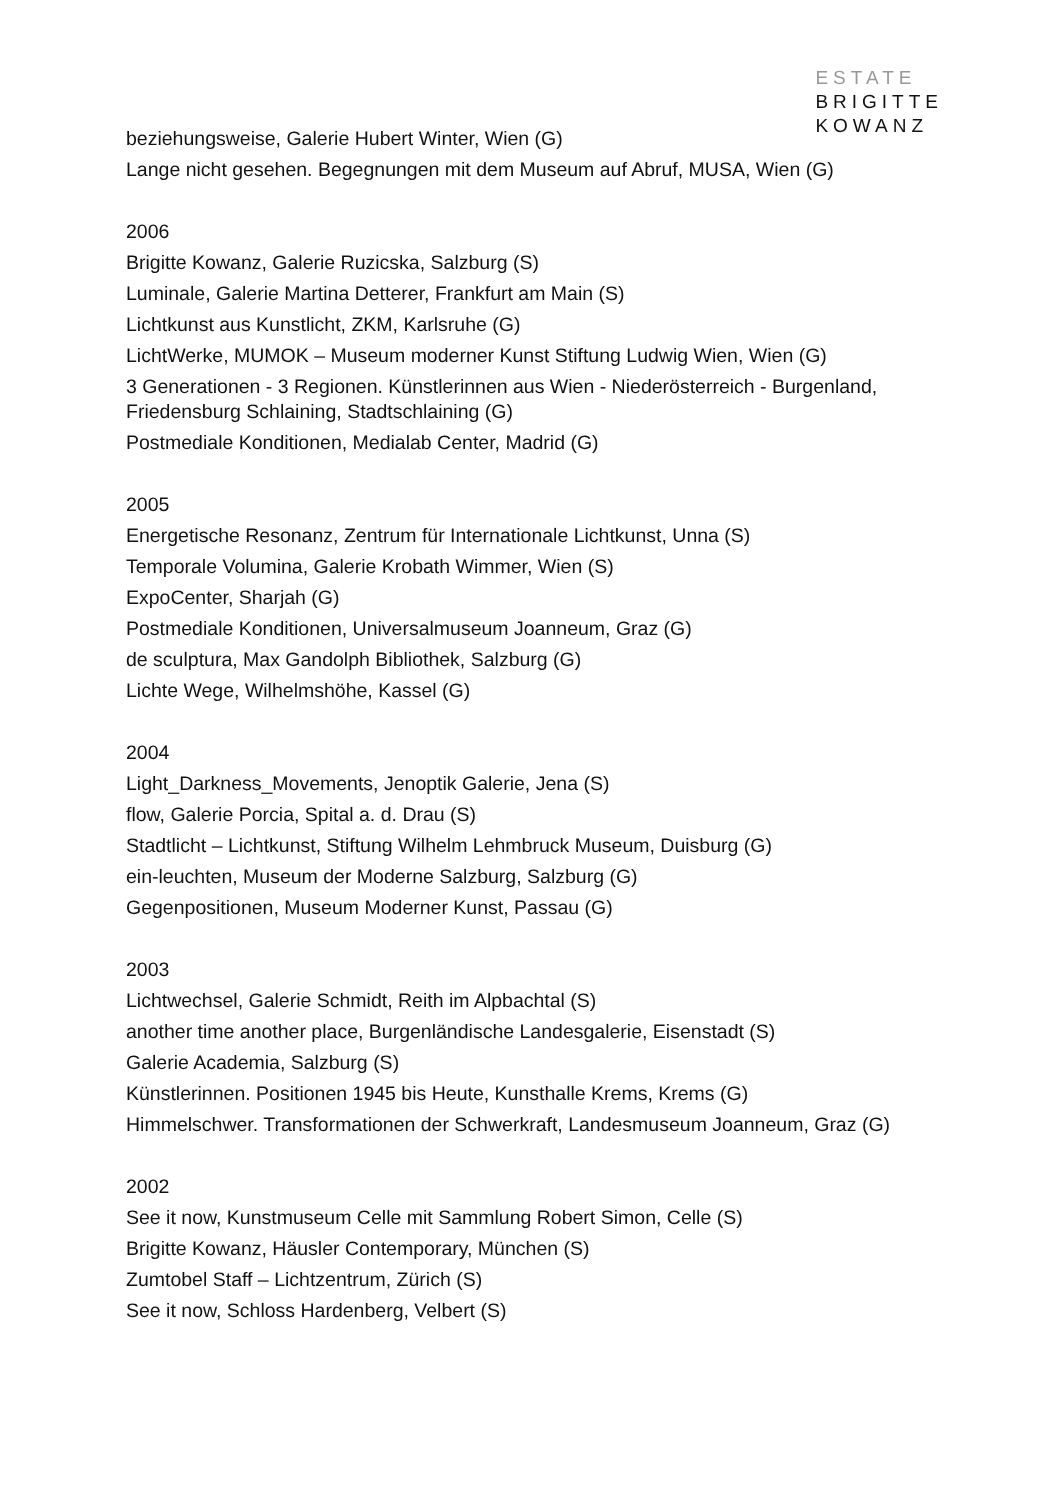ESTATE
BRIGITTE
KOWANZ
beziehungsweise, Galerie Hubert Winter, Wien (G)
Lange nicht gesehen. Begegnungen mit dem Museum auf Abruf, MUSA, Wien (G)
2006
Brigitte Kowanz, Galerie Ruzicska, Salzburg (S)
Luminale, Galerie Martina Detterer, Frankfurt am Main (S)
Lichtkunst aus Kunstlicht, ZKM, Karlsruhe (G)
LichtWerke, MUMOK – Museum moderner Kunst Stiftung Ludwig Wien, Wien (G)
3 Generationen - 3 Regionen. Künstlerinnen aus Wien - Niederösterreich - Burgenland, Friedensburg Schlaining, Stadtschlaining (G)
Postmediale Konditionen, Medialab Center, Madrid (G)
2005
Energetische Resonanz, Zentrum für Internationale Lichtkunst, Unna (S)
Temporale Volumina, Galerie Krobath Wimmer, Wien (S)
ExpoCenter, Sharjah (G)
Postmediale Konditionen, Universalmuseum Joanneum, Graz (G)
de sculptura, Max Gandolph Bibliothek, Salzburg (G)
Lichte Wege, Wilhelmshöhe, Kassel (G)
2004
Light_Darkness_Movements, Jenoptik Galerie, Jena (S)
flow, Galerie Porcia, Spital a. d. Drau (S)
Stadtlicht – Lichtkunst, Stiftung Wilhelm Lehmbruck Museum, Duisburg (G)
ein-leuchten, Museum der Moderne Salzburg, Salzburg (G)
Gegenpositionen, Museum Moderner Kunst, Passau (G)
2003
Lichtwechsel, Galerie Schmidt, Reith im Alpbachtal (S)
another time another place, Burgenländische Landesgalerie, Eisenstadt (S)
Galerie Academia, Salzburg (S)
Künstlerinnen. Positionen 1945 bis Heute, Kunsthalle Krems, Krems (G)
Himmelschwer. Transformationen der Schwerkraft, Landesmuseum Joanneum, Graz (G)
2002
See it now, Kunstmuseum Celle mit Sammlung Robert Simon, Celle (S)
Brigitte Kowanz, Häusler Contemporary, München (S)
Zumtobel Staff – Lichtzentrum, Zürich (S)
See it now, Schloss Hardenberg, Velbert (S)